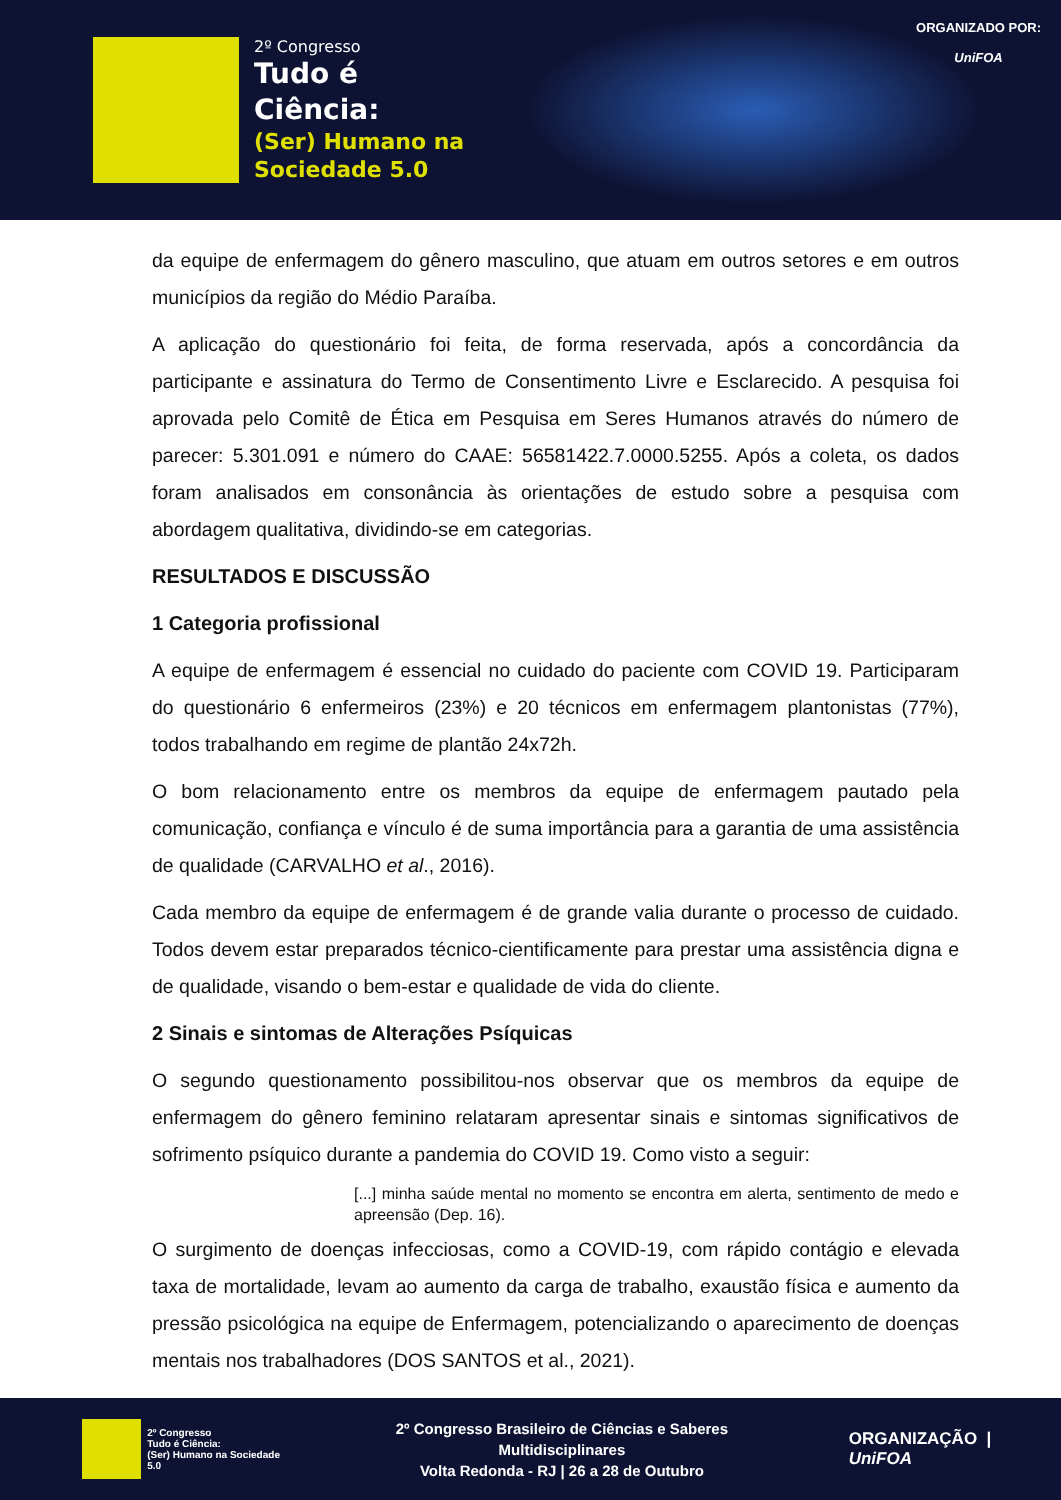2º Congresso
Tudo é
Ciência:
(Ser) Humano na
Sociedade 5.0
ORGANIZADO POR:
UniFOA
da equipe de enfermagem do gênero masculino, que atuam em outros setores e em outros municípios da região do Médio Paraíba.
A aplicação do questionário foi feita, de forma reservada, após a concordância da participante e assinatura do Termo de Consentimento Livre e Esclarecido. A pesquisa foi aprovada pelo Comitê de Ética em Pesquisa em Seres Humanos através do número de parecer: 5.301.091 e número do CAAE: 56581422.7.0000.5255. Após a coleta, os dados foram analisados em consonância às orientações de estudo sobre a pesquisa com abordagem qualitativa, dividindo-se em categorias.
RESULTADOS E DISCUSSÃO
1 Categoria profissional
A equipe de enfermagem é essencial no cuidado do paciente com COVID 19. Participaram do questionário 6 enfermeiros (23%) e 20 técnicos em enfermagem plantonistas (77%), todos trabalhando em regime de plantão 24x72h.
O bom relacionamento entre os membros da equipe de enfermagem pautado pela comunicação, confiança e vínculo é de suma importância para a garantia de uma assistência de qualidade (CARVALHO et al., 2016).
Cada membro da equipe de enfermagem é de grande valia durante o processo de cuidado. Todos devem estar preparados técnico-cientificamente para prestar uma assistência digna e de qualidade, visando o bem-estar e qualidade de vida do cliente.
2 Sinais e sintomas de Alterações Psíquicas
O segundo questionamento possibilitou-nos observar que os membros da equipe de enfermagem do gênero feminino relataram apresentar sinais e sintomas significativos de sofrimento psíquico durante a pandemia do COVID 19. Como visto a seguir:
[...] minha saúde mental no momento se encontra em alerta, sentimento de medo e apreensão (Dep. 16).
O surgimento de doenças infecciosas, como a COVID-19, com rápido contágio e elevada taxa de mortalidade, levam ao aumento da carga de trabalho, exaustão física e aumento da pressão psicológica na equipe de Enfermagem, potencializando o aparecimento de doenças mentais nos trabalhadores (DOS SANTOS et al., 2021).
2º Congresso
Tudo é Ciência:
(Ser) Humano na Sociedade 5.0
2º Congresso Brasileiro de Ciências e Saberes Multidisciplinares
Volta Redonda - RJ | 26 a 28 de Outubro
ORGANIZAÇÃO | UniFOA